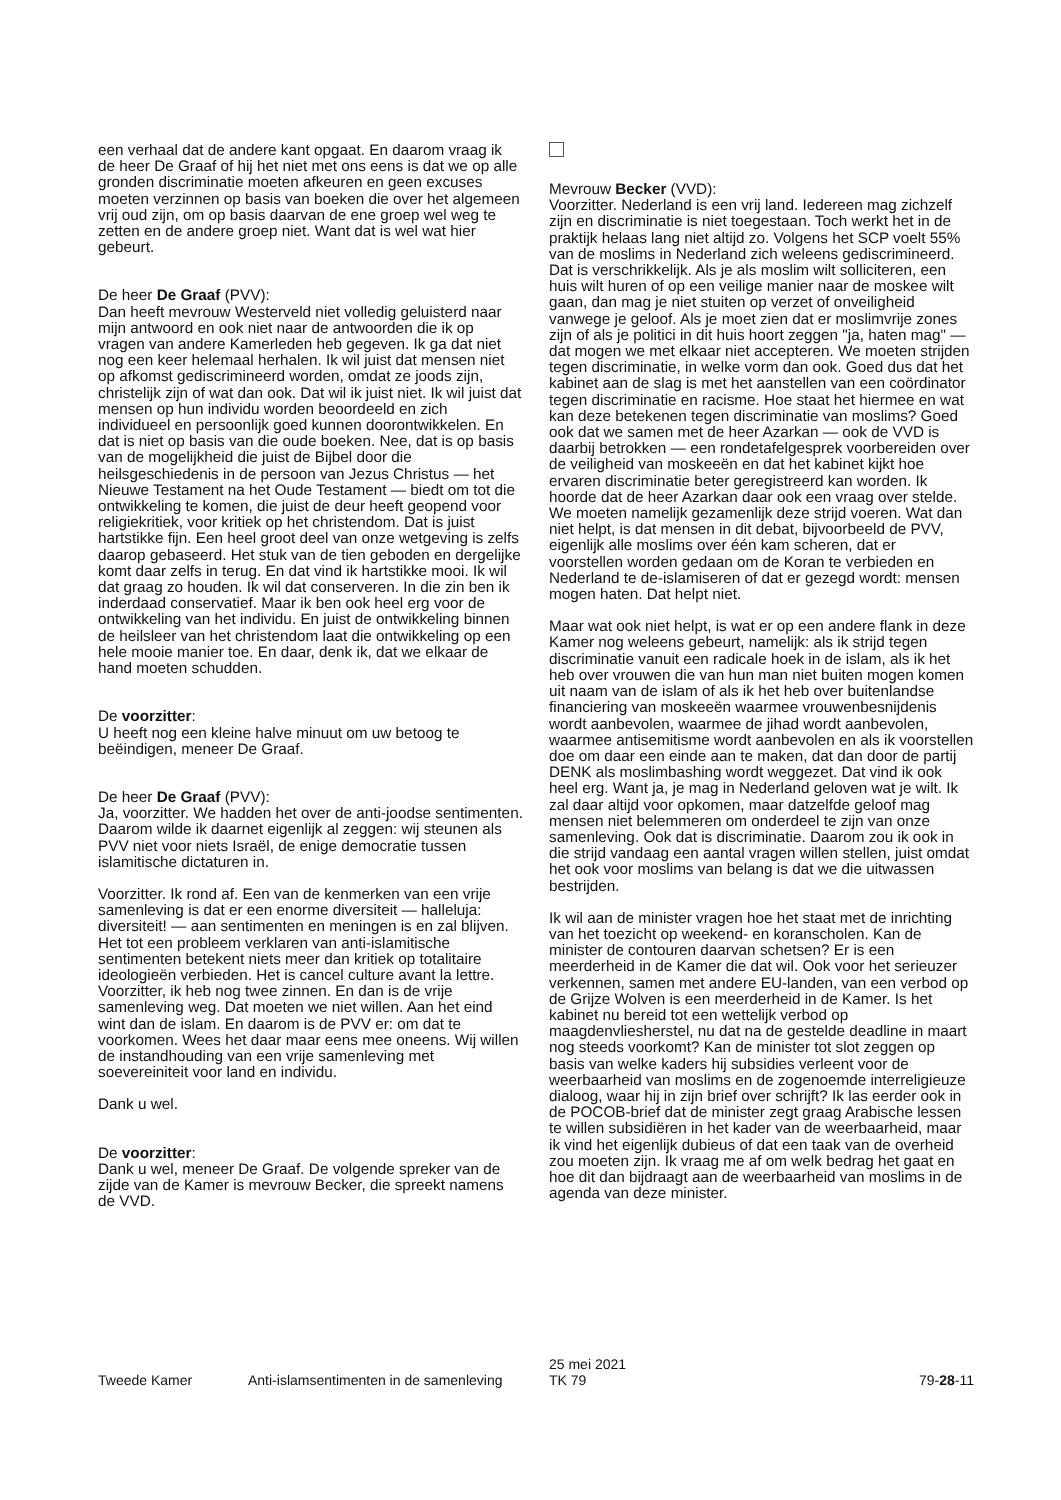een verhaal dat de andere kant opgaat. En daarom vraag ik de heer De Graaf of hij het niet met ons eens is dat we op alle gronden discriminatie moeten afkeuren en geen excuses moeten verzinnen op basis van boeken die over het algemeen vrij oud zijn, om op basis daarvan de ene groep wel weg te zetten en de andere groep niet. Want dat is wel wat hier gebeurt.
De heer De Graaf (PVV):
Dan heeft mevrouw Westerveld niet volledig geluisterd naar mijn antwoord en ook niet naar de antwoorden die ik op vragen van andere Kamerleden heb gegeven. Ik ga dat niet nog een keer helemaal herhalen. Ik wil juist dat mensen niet op afkomst gediscrimineerd worden, omdat ze joods zijn, christelijk zijn of wat dan ook. Dat wil ik juist niet. Ik wil juist dat mensen op hun individu worden beoordeeld en zich individueel en persoonlijk goed kunnen doorontwikkelen. En dat is niet op basis van die oude boeken. Nee, dat is op basis van de mogelijkheid die juist de Bijbel door die heilsgeschiedenis in de persoon van Jezus Christus — het Nieuwe Testament na het Oude Testament — biedt om tot die ontwikkeling te komen, die juist de deur heeft geopend voor religiekritiek, voor kritiek op het christendom. Dat is juist hartstikke fijn. Een heel groot deel van onze wetgeving is zelfs daarop gebaseerd. Het stuk van de tien geboden en dergelijke komt daar zelfs in terug. En dat vind ik hartstikke mooi. Ik wil dat graag zo houden. Ik wil dat conserveren. In die zin ben ik inderdaad conservatief. Maar ik ben ook heel erg voor de ontwikkeling van het individu. En juist de ontwikkeling binnen de heilsleer van het christendom laat die ontwikkeling op een hele mooie manier toe. En daar, denk ik, dat we elkaar de hand moeten schudden.
De voorzitter:
U heeft nog een kleine halve minuut om uw betoog te beëindigen, meneer De Graaf.
De heer De Graaf (PVV):
Ja, voorzitter. We hadden het over de anti-joodse sentimenten. Daarom wilde ik daarnet eigenlijk al zeggen: wij steunen als PVV niet voor niets Israël, de enige democratie tussen islamitische dictaturen in.
Voorzitter. Ik rond af. Een van de kenmerken van een vrije samenleving is dat er een enorme diversiteit — halleluja: diversiteit! — aan sentimenten en meningen is en zal blijven. Het tot een probleem verklaren van anti-islamitische sentimenten betekent niets meer dan kritiek op totalitaire ideologieën verbieden. Het is cancel culture avant la lettre. Voorzitter, ik heb nog twee zinnen. En dan is de vrije samenleving weg. Dat moeten we niet willen. Aan het eind wint dan de islam. En daarom is de PVV er: om dat te voorkomen. Wees het daar maar eens mee oneens. Wij willen de instandhouding van een vrije samenleving met soevereiniteit voor land en individu.
Dank u wel.
De voorzitter:
Dank u wel, meneer De Graaf. De volgende spreker van de zijde van de Kamer is mevrouw Becker, die spreekt namens de VVD.
Mevrouw Becker (VVD):
Voorzitter. Nederland is een vrij land. Iedereen mag zichzelf zijn en discriminatie is niet toegestaan. Toch werkt het in de praktijk helaas lang niet altijd zo. Volgens het SCP voelt 55% van de moslims in Nederland zich weleens gediscrimineerd. Dat is verschrikkelijk. Als je als moslim wilt solliciteren, een huis wilt huren of op een veilige manier naar de moskee wilt gaan, dan mag je niet stuiten op verzet of onveiligheid vanwege je geloof. Als je moet zien dat er moslimvrije zones zijn of als je politici in dit huis hoort zeggen "ja, haten mag" — dat mogen we met elkaar niet accepteren. We moeten strijden tegen discriminatie, in welke vorm dan ook. Goed dus dat het kabinet aan de slag is met het aanstellen van een coördinator tegen discriminatie en racisme. Hoe staat het hiermee en wat kan deze betekenen tegen discriminatie van moslims? Goed ook dat we samen met de heer Azarkan — ook de VVD is daarbij betrokken — een rondetafelgesprek voorbereiden over de veiligheid van moskeeën en dat het kabinet kijkt hoe ervaren discriminatie beter geregistreerd kan worden. Ik hoorde dat de heer Azarkan daar ook een vraag over stelde. We moeten namelijk gezamenlijk deze strijd voeren. Wat dan niet helpt, is dat mensen in dit debat, bijvoorbeeld de PVV, eigenlijk alle moslims over één kam scheren, dat er voorstellen worden gedaan om de Koran te verbieden en Nederland te de-islamiseren of dat er gezegd wordt: mensen mogen haten. Dat helpt niet.
Maar wat ook niet helpt, is wat er op een andere flank in deze Kamer nog weleens gebeurt, namelijk: als ik strijd tegen discriminatie vanuit een radicale hoek in de islam, als ik het heb over vrouwen die van hun man niet buiten mogen komen uit naam van de islam of als ik het heb over buitenlandse financiering van moskeeën waarmee vrouwenbesnijdenis wordt aanbevolen, waarmee de jihad wordt aanbevolen, waarmee antisemitisme wordt aanbevolen en als ik voorstellen doe om daar een einde aan te maken, dat dan door de partij DENK als moslimbashing wordt weggezet. Dat vind ik ook heel erg. Want ja, je mag in Nederland geloven wat je wilt. Ik zal daar altijd voor opkomen, maar datzelfde geloof mag mensen niet belemmeren om onderdeel te zijn van onze samenleving. Ook dat is discriminatie. Daarom zou ik ook in die strijd vandaag een aantal vragen willen stellen, juist omdat het ook voor moslims van belang is dat we die uitwassen bestrijden.
Ik wil aan de minister vragen hoe het staat met de inrichting van het toezicht op weekend- en koranscholen. Kan de minister de contouren daarvan schetsen? Er is een meerderheid in de Kamer die dat wil. Ook voor het serieuzer verkennen, samen met andere EU-landen, van een verbod op de Grijze Wolven is een meerderheid in de Kamer. Is het kabinet nu bereid tot een wettelijk verbod op maagdenvliesherstel, nu dat na de gestelde deadline in maart nog steeds voorkomt? Kan de minister tot slot zeggen op basis van welke kaders hij subsidies verleent voor de weerbaarheid van moslims en de zogenoemde interreligieuze dialoog, waar hij in zijn brief over schrijft? Ik las eerder ook in de POCOB-brief dat de minister zegt graag Arabische lessen te willen subsidiëren in het kader van de weerbaarheid, maar ik vind het eigenlijk dubieus of dat een taak van de overheid zou moeten zijn. Ik vraag me af om welk bedrag het gaat en hoe dit dan bijdraagt aan de weerbaarheid van moslims in de agenda van deze minister.
Tweede Kamer Anti-islamsentimenten in de samenleving
25 mei 2021
TK 79
79-28-11